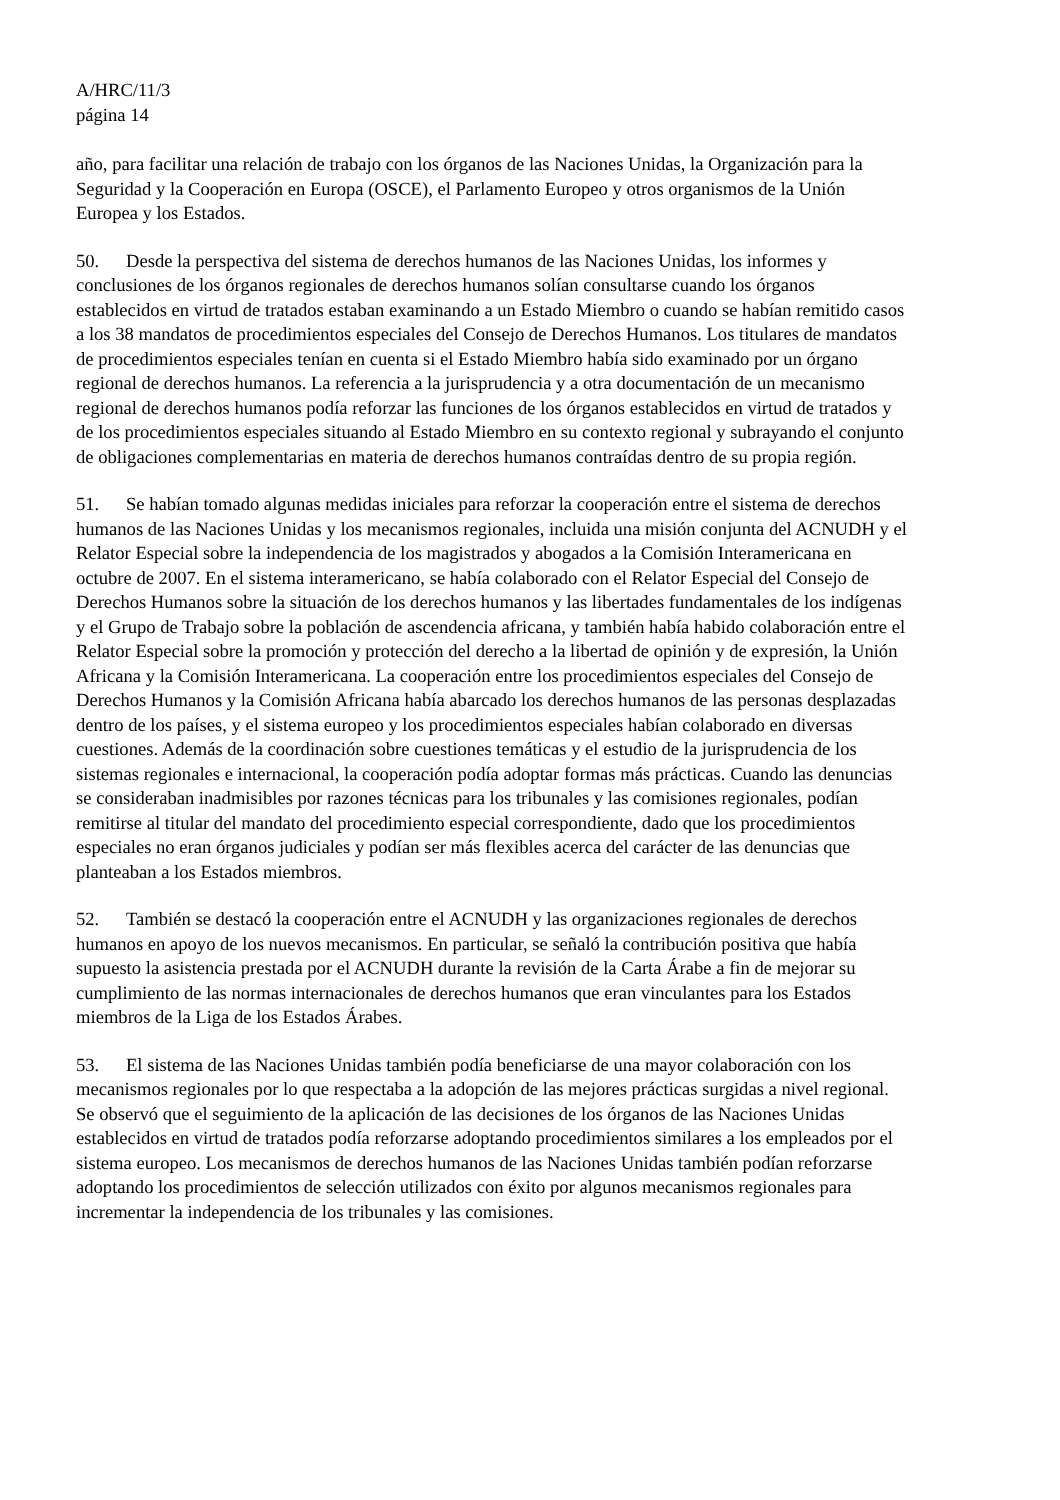A/HRC/11/3
página 14
año, para facilitar una relación de trabajo con los órganos de las Naciones Unidas, la Organización para la Seguridad y la Cooperación en Europa (OSCE), el Parlamento Europeo y otros organismos de la Unión Europea y los Estados.
50. Desde la perspectiva del sistema de derechos humanos de las Naciones Unidas, los informes y conclusiones de los órganos regionales de derechos humanos solían consultarse cuando los órganos establecidos en virtud de tratados estaban examinando a un Estado Miembro o cuando se habían remitido casos a los 38 mandatos de procedimientos especiales del Consejo de Derechos Humanos. Los titulares de mandatos de procedimientos especiales tenían en cuenta si el Estado Miembro había sido examinado por un órgano regional de derechos humanos. La referencia a la jurisprudencia y a otra documentación de un mecanismo regional de derechos humanos podía reforzar las funciones de los órganos establecidos en virtud de tratados y de los procedimientos especiales situando al Estado Miembro en su contexto regional y subrayando el conjunto de obligaciones complementarias en materia de derechos humanos contraídas dentro de su propia región.
51. Se habían tomado algunas medidas iniciales para reforzar la cooperación entre el sistema de derechos humanos de las Naciones Unidas y los mecanismos regionales, incluida una misión conjunta del ACNUDH y el Relator Especial sobre la independencia de los magistrados y abogados a la Comisión Interamericana en octubre de 2007. En el sistema interamericano, se había colaborado con el Relator Especial del Consejo de Derechos Humanos sobre la situación de los derechos humanos y las libertades fundamentales de los indígenas y el Grupo de Trabajo sobre la población de ascendencia africana, y también había habido colaboración entre el Relator Especial sobre la promoción y protección del derecho a la libertad de opinión y de expresión, la Unión Africana y la Comisión Interamericana. La cooperación entre los procedimientos especiales del Consejo de Derechos Humanos y la Comisión Africana había abarcado los derechos humanos de las personas desplazadas dentro de los países, y el sistema europeo y los procedimientos especiales habían colaborado en diversas cuestiones. Además de la coordinación sobre cuestiones temáticas y el estudio de la jurisprudencia de los sistemas regionales e internacional, la cooperación podía adoptar formas más prácticas. Cuando las denuncias se consideraban inadmisibles por razones técnicas para los tribunales y las comisiones regionales, podían remitirse al titular del mandato del procedimiento especial correspondiente, dado que los procedimientos especiales no eran órganos judiciales y podían ser más flexibles acerca del carácter de las denuncias que planteaban a los Estados miembros.
52. También se destacó la cooperación entre el ACNUDH y las organizaciones regionales de derechos humanos en apoyo de los nuevos mecanismos. En particular, se señaló la contribución positiva que había supuesto la asistencia prestada por el ACNUDH durante la revisión de la Carta Árabe a fin de mejorar su cumplimiento de las normas internacionales de derechos humanos que eran vinculantes para los Estados miembros de la Liga de los Estados Árabes.
53. El sistema de las Naciones Unidas también podía beneficiarse de una mayor colaboración con los mecanismos regionales por lo que respectaba a la adopción de las mejores prácticas surgidas a nivel regional. Se observó que el seguimiento de la aplicación de las decisiones de los órganos de las Naciones Unidas establecidos en virtud de tratados podía reforzarse adoptando procedimientos similares a los empleados por el sistema europeo. Los mecanismos de derechos humanos de las Naciones Unidas también podían reforzarse adoptando los procedimientos de selección utilizados con éxito por algunos mecanismos regionales para incrementar la independencia de los tribunales y las comisiones.